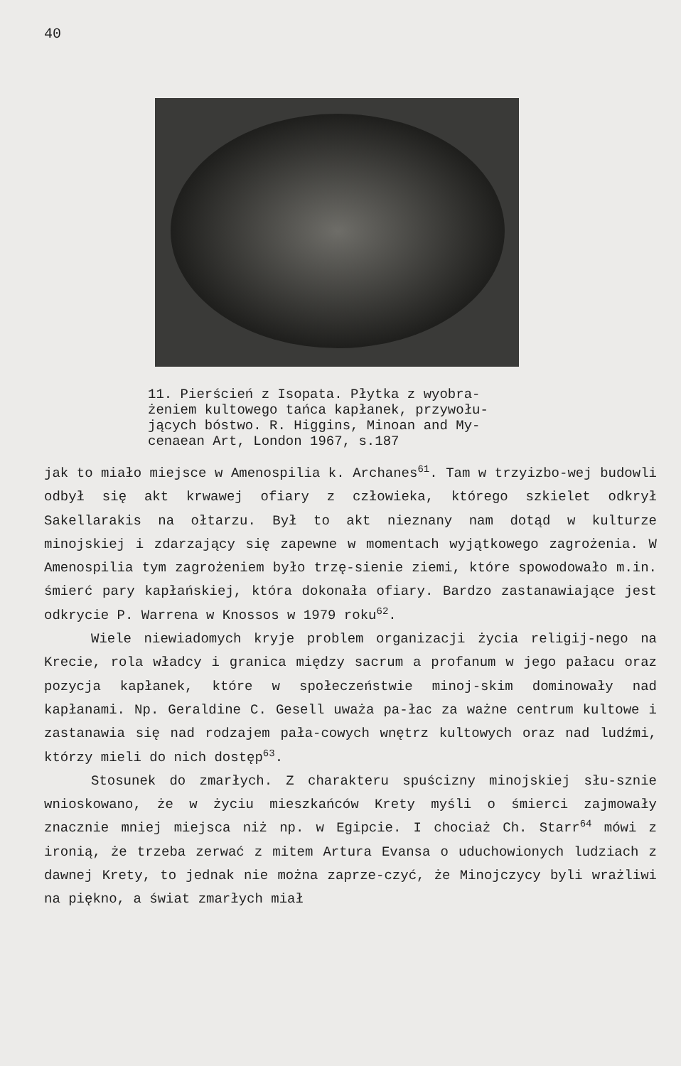40
11. Pierścień z Isopata. Płytka z wyobra-
żeniem kultowego tańca kapłanek, przywołu-
jących bóstwo. R. Higgins, Minoan and My-
cenaean Art, London 1967, s.187
jak to miało miejsce w Amenospilia k. Archanes<sup>61</sup>. Tam w trzyizbo-wej budowli odbył się akt krwawej ofiary z człowieka, którego szkielet odkrył Sakellarakis na ołtarzu. Był to akt nieznany nam dotąd w kulturze minojskiej i zdarzający się zapewne w momentach wyjątkowego zagrożenia. W Amenospilia tym zagrożeniem było trzę-sienie ziemi, które spowodowało m.in. śmierć pary kapłańskiej, która dokonała ofiary. Bardzo zastanawiające jest odkrycie P. Warrena w Knossos w 1979 roku<sup>62</sup>.
Wiele niewiadomych kryje problem organizacji życia religij-nego na Krecie, rola władcy i granica między sacrum a profanum w jego pałacu oraz pozycja kapłanek, które w społeczeństwie minoj-skim dominowały nad kapłanami. Np. Geraldine C. Gesell uważa pa-łac za ważne centrum kultowe i zastanawia się nad rodzajem pała-cowych wnętrz kultowych oraz nad ludźmi, którzy mieli do nich dostęp<sup>63</sup>.
Stosunek do zmarłych. Z charakteru spuścizny minojskiej słu-sznie wnioskowano, że w życiu mieszkańców Krety myśli o śmierci zajmowały znacznie mniej miejsca niż np. w Egipcie. I chociaż Ch. Starr<sup>64</sup> mówi z ironią, że trzeba zerwać z mitem Artura Evansa o uduchowionych ludziach z dawnej Krety, to jednak nie można zaprze-czyć, że Minojczycy byli wrażliwi na piękno, a świat zmarłych miał